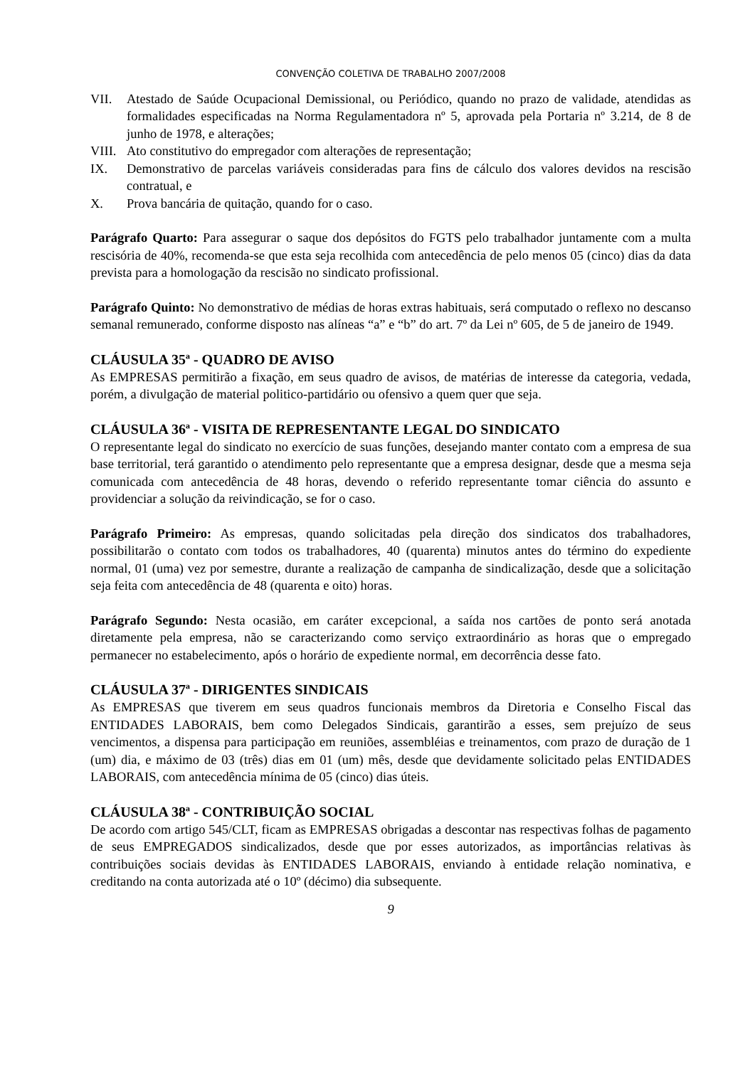CONVENÇÃO COLETIVA DE TRABALHO 2007/2008
VII. Atestado de Saúde Ocupacional Demissional, ou Periódico, quando no prazo de validade, atendidas as formalidades especificadas na Norma Regulamentadora nº 5, aprovada pela Portaria nº 3.214, de 8 de junho de 1978, e alterações;
VIII. Ato constitutivo do empregador com alterações de representação;
IX. Demonstrativo de parcelas variáveis consideradas para fins de cálculo dos valores devidos na rescisão contratual, e
X. Prova bancária de quitação, quando for o caso.
Parágrafo Quarto: Para assegurar o saque dos depósitos do FGTS pelo trabalhador juntamente com a multa rescisória de 40%, recomenda-se que esta seja recolhida com antecedência de pelo menos 05 (cinco) dias da data prevista para a homologação da rescisão no sindicato profissional.
Parágrafo Quinto: No demonstrativo de médias de horas extras habituais, será computado o reflexo no descanso semanal remunerado, conforme disposto nas alíneas “a” e “b” do art. 7º da Lei nº 605, de 5 de janeiro de 1949.
CLÁUSULA 35ª - QUADRO DE AVISO
As EMPRESAS permitirão a fixação, em seus quadro de avisos, de matérias de interesse da categoria, vedada, porém, a divulgação de material politico-partidário ou ofensivo a quem quer que seja.
CLÁUSULA 36ª - VISITA DE REPRESENTANTE LEGAL DO SINDICATO
O representante legal do sindicato no exercício de suas funções, desejando manter contato com a empresa de sua base territorial, terá garantido o atendimento pelo representante que a empresa designar, desde que a mesma seja comunicada com antecedência de 48 horas, devendo o referido representante tomar ciência do assunto e providenciar a solução da reivindicação, se for o caso.
Parágrafo Primeiro: As empresas, quando solicitadas pela direção dos sindicatos dos trabalhadores, possibilitarão o contato com todos os trabalhadores, 40 (quarenta) minutos antes do término do expediente normal, 01 (uma) vez por semestre, durante a realização de campanha de sindicalização, desde que a solicitação seja feita com antecedência de 48 (quarenta e oito) horas.
Parágrafo Segundo: Nesta ocasião, em caráter excepcional, a saída nos cartões de ponto será anotada diretamente pela empresa, não se caracterizando como serviço extraordinário as horas que o empregado permanecer no estabelecimento, após o horário de expediente normal, em decorrência desse fato.
CLÁUSULA 37ª - DIRIGENTES SINDICAIS
As EMPRESAS que tiverem em seus quadros funcionais membros da Diretoria e Conselho Fiscal das ENTIDADES LABORAIS, bem como Delegados Sindicais, garantirão a esses, sem prejuízo de seus vencimentos, a dispensa para participação em reuniões, assembléias e treinamentos, com prazo de duração de 1 (um) dia, e máximo de 03 (três) dias em 01 (um) mês, desde que devidamente solicitado pelas ENTIDADES LABORAIS, com antecedência mínima de 05 (cinco) dias úteis.
CLÁUSULA 38ª - CONTRIBUIÇÃO SOCIAL
De acordo com artigo 545/CLT, ficam as EMPRESAS obrigadas a descontar nas respectivas folhas de pagamento de seus EMPREGADOS sindicalizados, desde que por esses autorizados, as importâncias relativas às contribuições sociais devidas às ENTIDADES LABORAIS, enviando à entidade relação nominativa, e creditando na conta autorizada até o 10º (décimo) dia subsequente.
9